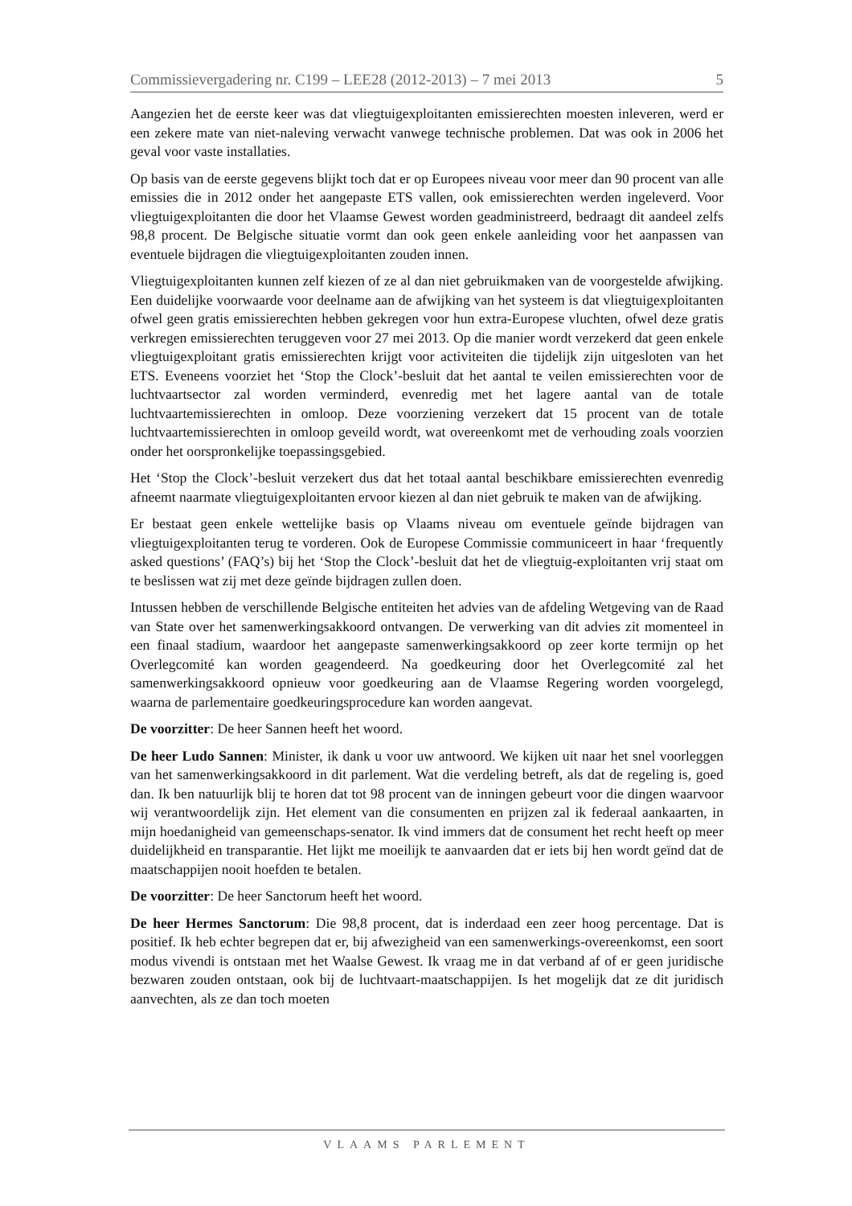Commissievergadering nr. C199 – LEE28 (2012-2013) – 7 mei 2013 5
Aangezien het de eerste keer was dat vliegtuigexploitanten emissierechten moesten inleveren, werd er een zekere mate van niet-naleving verwacht vanwege technische problemen. Dat was ook in 2006 het geval voor vaste installaties.
Op basis van de eerste gegevens blijkt toch dat er op Europees niveau voor meer dan 90 procent van alle emissies die in 2012 onder het aangepaste ETS vallen, ook emissierechten werden ingeleverd. Voor vliegtuigexploitanten die door het Vlaamse Gewest worden geadministreerd, bedraagt dit aandeel zelfs 98,8 procent. De Belgische situatie vormt dan ook geen enkele aanleiding voor het aanpassen van eventuele bijdragen die vliegtuigexploitanten zouden innen.
Vliegtuigexploitanten kunnen zelf kiezen of ze al dan niet gebruikmaken van de voorgestelde afwijking. Een duidelijke voorwaarde voor deelname aan de afwijking van het systeem is dat vliegtuigexploitanten ofwel geen gratis emissierechten hebben gekregen voor hun extra-Europese vluchten, ofwel deze gratis verkregen emissierechten teruggeven voor 27 mei 2013. Op die manier wordt verzekerd dat geen enkele vliegtuigexploitant gratis emissierechten krijgt voor activiteiten die tijdelijk zijn uitgesloten van het ETS. Eveneens voorziet het ‘Stop the Clock’-besluit dat het aantal te veilen emissierechten voor de luchtvaartsector zal worden verminderd, evenredig met het lagere aantal van de totale luchtvaartemissierechten in omloop. Deze voorziening verzekert dat 15 procent van de totale luchtvaartemissierechten in omloop geveild wordt, wat overeenkomt met de verhouding zoals voorzien onder het oorspronkelijke toepassingsgebied.
Het ‘Stop the Clock’-besluit verzekert dus dat het totaal aantal beschikbare emissierechten evenredig afneemt naarmate vliegtuigexploitanten ervoor kiezen al dan niet gebruik te maken van de afwijking.
Er bestaat geen enkele wettelijke basis op Vlaams niveau om eventuele geïnde bijdragen van vliegtuigexploitanten terug te vorderen. Ook de Europese Commissie communiceert in haar ‘frequently asked questions’ (FAQ’s) bij het ‘Stop the Clock’-besluit dat het de vliegtuig-exploitanten vrij staat om te beslissen wat zij met deze geïnde bijdragen zullen doen.
Intussen hebben de verschillende Belgische entiteiten het advies van de afdeling Wetgeving van de Raad van State over het samenwerkingsakkoord ontvangen. De verwerking van dit advies zit momenteel in een finaal stadium, waardoor het aangepaste samenwerkingsakkoord op zeer korte termijn op het Overlegcomité kan worden geagendeerd. Na goedkeuring door het Overlegcomité zal het samenwerkingsakkoord opnieuw voor goedkeuring aan de Vlaamse Regering worden voorgelegd, waarna de parlementaire goedkeuringsprocedure kan worden aangevat.
De voorzitter: De heer Sannen heeft het woord.
De heer Ludo Sannen: Minister, ik dank u voor uw antwoord. We kijken uit naar het snel voorleggen van het samenwerkingsakkoord in dit parlement. Wat die verdeling betreft, als dat de regeling is, goed dan. Ik ben natuurlijk blij te horen dat tot 98 procent van de inningen gebeurt voor die dingen waarvoor wij verantwoordelijk zijn. Het element van die consumenten en prijzen zal ik federaal aankaarten, in mijn hoedanigheid van gemeenschaps-senator. Ik vind immers dat de consument het recht heeft op meer duidelijkheid en transparantie. Het lijkt me moeilijk te aanvaarden dat er iets bij hen wordt geïnd dat de maatschappijen nooit hoefden te betalen.
De voorzitter: De heer Sanctorum heeft het woord.
De heer Hermes Sanctorum: Die 98,8 procent, dat is inderdaad een zeer hoog percentage. Dat is positief. Ik heb echter begrepen dat er, bij afwezigheid van een samenwerkings-overeenkomst, een soort modus vivendi is ontstaan met het Waalse Gewest. Ik vraag me in dat verband af of er geen juridische bezwaren zouden ontstaan, ook bij de luchtvaart-maatschappijen. Is het mogelijk dat ze dit juridisch aanvechten, als ze dan toch moeten
VLAAMS PARLEMENT